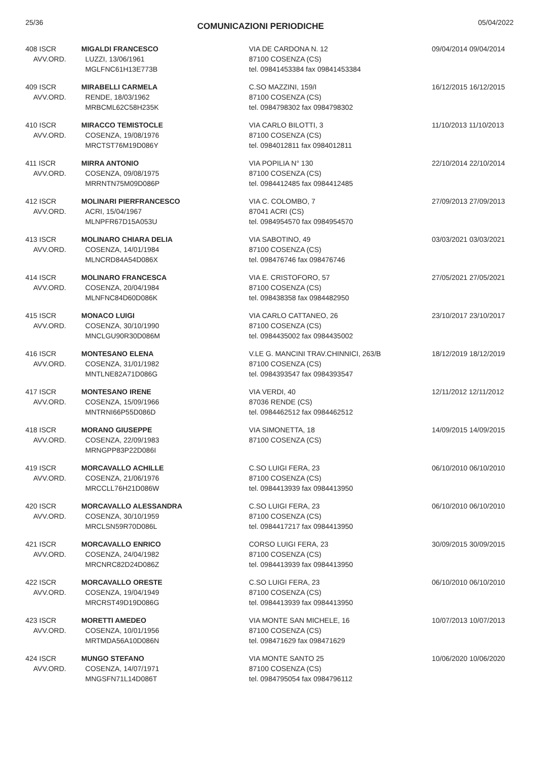25/36 COMUNICAZIONI PERIODICHE 05/04/2022
| 408 ISCR AVV.ORD. | MIGALDI FRANCESCO LUZZI, 13/06/1961 MGLFNC61H13E773B | VIA DE CARDONA N. 12 87100 COSENZA (CS) tel. 09841453384 fax 09841453384 | 09/04/2014 09/04/2014 |
| 409 ISCR AVV.ORD. | MIRABELLI CARMELA RENDE, 18/03/1962 MRBCML62C58H235K | C.SO MAZZINI, 159/I 87100 COSENZA (CS) tel. 0984798302 fax 0984798302 | 16/12/2015 16/12/2015 |
| 410 ISCR AVV.ORD. | MIRACCO TEMISTOCLE COSENZA, 19/08/1976 MRCTST76M19D086Y | VIA CARLO BILOTTI, 3 87100 COSENZA (CS) tel. 0984012811 fax 0984012811 | 11/10/2013 11/10/2013 |
| 411 ISCR AVV.ORD. | MIRRA ANTONIO COSENZA, 09/08/1975 MRRNTN75M09D086P | VIA POPILIA N° 130 87100 COSENZA (CS) tel. 0984412485 fax 0984412485 | 22/10/2014 22/10/2014 |
| 412 ISCR AVV.ORD. | MOLINARI PIERFRANCESCO ACRI, 15/04/1967 MLNPFR67D15A053U | VIA C. COLOMBO, 7 87041 ACRI (CS) tel. 0984954570 fax 0984954570 | 27/09/2013 27/09/2013 |
| 413 ISCR AVV.ORD. | MOLINARO CHIARA DELIA COSENZA, 14/01/1984 MLNCRD84A54D086X | VIA SABOTINO, 49 87100 COSENZA (CS) tel. 098476746 fax 098476746 | 03/03/2021 03/03/2021 |
| 414 ISCR AVV.ORD. | MOLINARO FRANCESCA COSENZA, 20/04/1984 MLNFNC84D60D086K | VIA E. CRISTOFORO, 57 87100 COSENZA (CS) tel. 098438358 fax 0984482950 | 27/05/2021 27/05/2021 |
| 415 ISCR AVV.ORD. | MONACO LUIGI COSENZA, 30/10/1990 MNCLGU90R30D086M | VIA CARLO CATTANEO, 26 87100 COSENZA (CS) tel. 0984435002 fax 0984435002 | 23/10/2017 23/10/2017 |
| 416 ISCR AVV.ORD. | MONTESANO ELENA COSENZA, 31/01/1982 MNTLNE82A71D086G | V.LE G. MANCINI TRAV.CHINNICI, 263/B 87100 COSENZA (CS) tel. 0984393547 fax 0984393547 | 18/12/2019 18/12/2019 |
| 417 ISCR AVV.ORD. | MONTESANO IRENE COSENZA, 15/09/1966 MNTRNI66P55D086D | VIA VERDI, 40 87036 RENDE (CS) tel. 0984462512 fax 0984462512 | 12/11/2012 12/11/2012 |
| 418 ISCR AVV.ORD. | MORANO GIUSEPPE COSENZA, 22/09/1983 MRNGPP83P22D086I | VIA SIMONETTA, 18 87100 COSENZA (CS) | 14/09/2015 14/09/2015 |
| 419 ISCR AVV.ORD. | MORCAVALLO ACHILLE COSENZA, 21/06/1976 MRCCLL76H21D086W | C.SO LUIGI FERA, 23 87100 COSENZA (CS) tel. 0984413939 fax 0984413950 | 06/10/2010 06/10/2010 |
| 420 ISCR AVV.ORD. | MORCAVALLO ALESSANDRA COSENZA, 30/10/1959 MRCLSN59R70D086L | C.SO LUIGI FERA, 23 87100 COSENZA (CS) tel. 0984417217 fax 0984413950 | 06/10/2010 06/10/2010 |
| 421 ISCR AVV.ORD. | MORCAVALLO ENRICO COSENZA, 24/04/1982 MRCNRC82D24D086Z | CORSO LUIGI FERA, 23 87100 COSENZA (CS) tel. 0984413939 fax 0984413950 | 30/09/2015 30/09/2015 |
| 422 ISCR AVV.ORD. | MORCAVALLO ORESTE COSENZA, 19/04/1949 MRCRST49D19D086G | C.SO LUIGI FERA, 23 87100 COSENZA (CS) tel. 0984413939 fax 0984413950 | 06/10/2010 06/10/2010 |
| 423 ISCR AVV.ORD. | MORETTI AMEDEO COSENZA, 10/01/1956 MRTMDA56A10D086N | VIA MONTE SAN MICHELE, 16 87100 COSENZA (CS) tel. 098471629 fax 098471629 | 10/07/2013 10/07/2013 |
| 424 ISCR AVV.ORD. | MUNGO STEFANO COSENZA, 14/07/1971 MNGSFN71L14D086T | VIA MONTE SANTO 25 87100 COSENZA (CS) tel. 0984795054 fax 0984796112 | 10/06/2020 10/06/2020 |